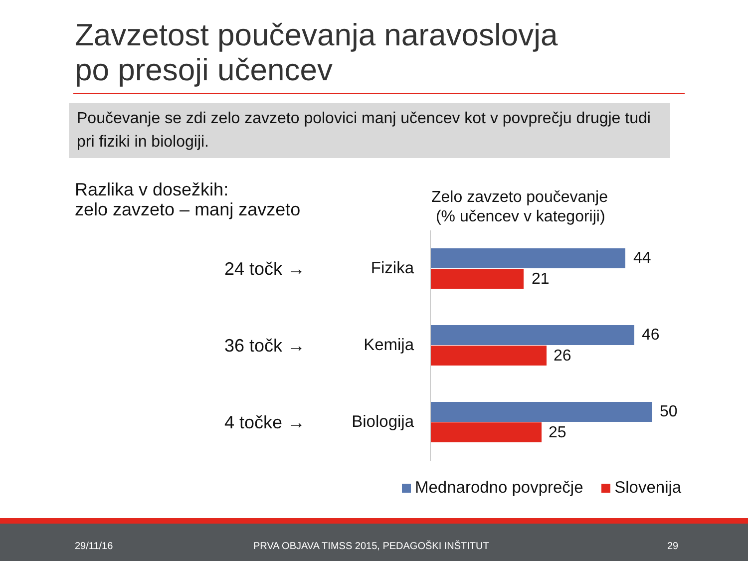Zavzetost poučevanja naravoslovja
po presoji učencev
Poučevanje se zdi zelo zavzeto polovici manj učencev kot v povprečju drugje tudi pri fiziki in biologiji.
Razlika v dosežkih:
zelo zavzeto – manj zavzeto
Zelo zavzeto poučevanje
(% učencev v kategoriji)
24 točk → Fizika
44
21
36 točk → Kemija
46
26
4 točke → Biologija
50
25
Mednarodno povprečje Slovenija
29/11/16 PRVA OBJAVA TIMSS 2015, PEDAGOŠKI INŠTITUT 29